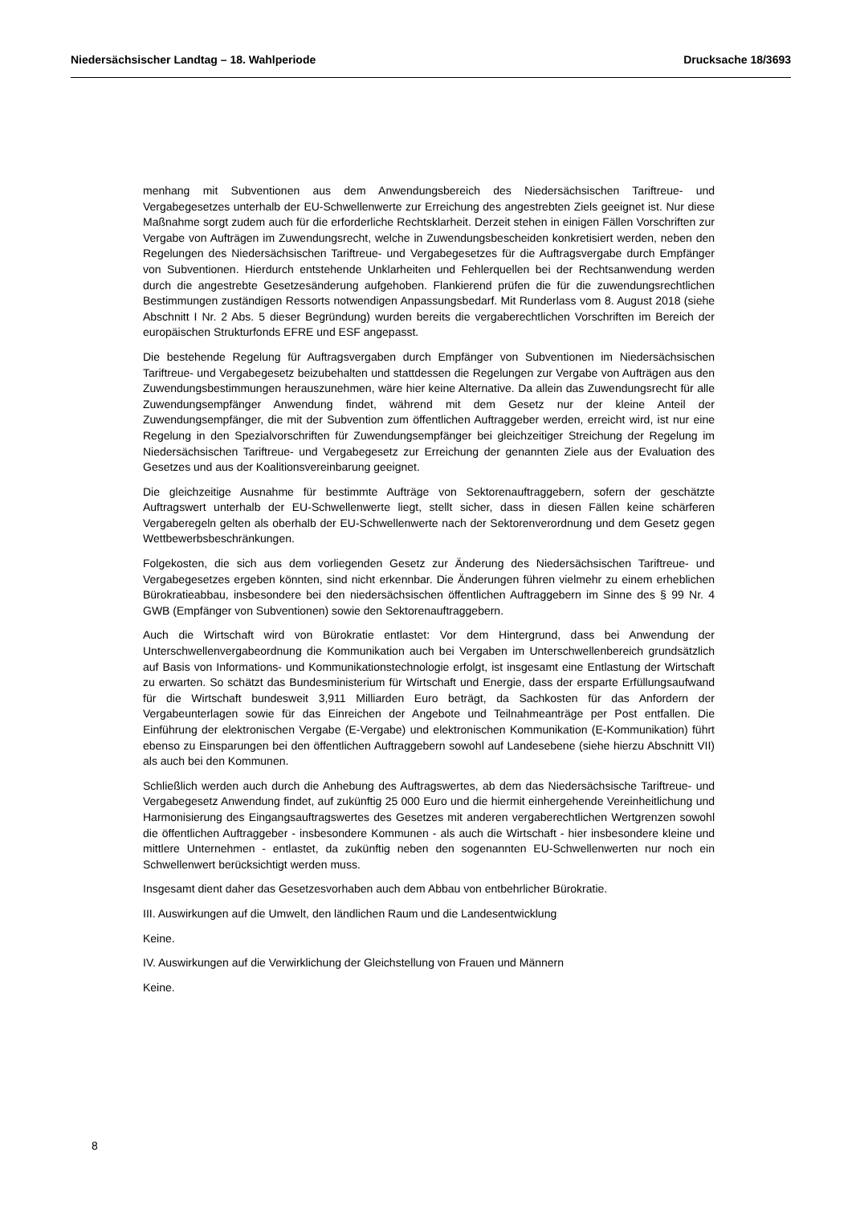Niedersächsischer Landtag – 18. Wahlperiode Drucksache 18/3693
menhang mit Subventionen aus dem Anwendungsbereich des Niedersächsischen Tariftreue- und Vergabegesetzes unterhalb der EU-Schwellenwerte zur Erreichung des angestrebten Ziels geeignet ist. Nur diese Maßnahme sorgt zudem auch für die erforderliche Rechtsklarheit. Derzeit stehen in einigen Fällen Vorschriften zur Vergabe von Aufträgen im Zuwendungsrecht, welche in Zuwendungsbescheiden konkretisiert werden, neben den Regelungen des Niedersächsischen Tariftreue- und Vergabegesetzes für die Auftragsvergabe durch Empfänger von Subventionen. Hierdurch entstehende Unklarheiten und Fehlerquellen bei der Rechtsanwendung werden durch die angestrebte Gesetzesänderung aufgehoben. Flankierend prüfen die für die zuwendungsrechtlichen Bestimmungen zuständigen Ressorts notwendigen Anpassungsbedarf. Mit Runderlass vom 8. August 2018 (siehe Abschnitt I Nr. 2 Abs. 5 dieser Begründung) wurden bereits die vergaberechtlichen Vorschriften im Bereich der europäischen Strukturfonds EFRE und ESF angepasst.
Die bestehende Regelung für Auftragsvergaben durch Empfänger von Subventionen im Niedersächsischen Tariftreue- und Vergabegesetz beizubehalten und stattdessen die Regelungen zur Vergabe von Aufträgen aus den Zuwendungsbestimmungen herauszunehmen, wäre hier keine Alternative. Da allein das Zuwendungsrecht für alle Zuwendungsempfänger Anwendung findet, während mit dem Gesetz nur der kleine Anteil der Zuwendungsempfänger, die mit der Subvention zum öffentlichen Auftraggeber werden, erreicht wird, ist nur eine Regelung in den Spezialvorschriften für Zuwendungsempfänger bei gleichzeitiger Streichung der Regelung im Niedersächsischen Tariftreue- und Vergabegesetz zur Erreichung der genannten Ziele aus der Evaluation des Gesetzes und aus der Koalitionsvereinbarung geeignet.
Die gleichzeitige Ausnahme für bestimmte Aufträge von Sektorenauftraggebern, sofern der geschätzte Auftragswert unterhalb der EU-Schwellenwerte liegt, stellt sicher, dass in diesen Fällen keine schärferen Vergaberegeln gelten als oberhalb der EU-Schwellenwerte nach der Sektorenverordnung und dem Gesetz gegen Wettbewerbsbeschränkungen.
Folgekosten, die sich aus dem vorliegenden Gesetz zur Änderung des Niedersächsischen Tariftreue- und Vergabegesetzes ergeben könnten, sind nicht erkennbar. Die Änderungen führen vielmehr zu einem erheblichen Bürokratieabbau, insbesondere bei den niedersächsischen öffentlichen Auftraggebern im Sinne des § 99 Nr. 4 GWB (Empfänger von Subventionen) sowie den Sektorenauftraggebern.
Auch die Wirtschaft wird von Bürokratie entlastet: Vor dem Hintergrund, dass bei Anwendung der Unterschwellenvergabeordnung die Kommunikation auch bei Vergaben im Unterschwellenbereich grundsätzlich auf Basis von Informations- und Kommunikationstechnologie erfolgt, ist insgesamt eine Entlastung der Wirtschaft zu erwarten. So schätzt das Bundesministerium für Wirtschaft und Energie, dass der ersparte Erfüllungsaufwand für die Wirtschaft bundesweit 3,911 Milliarden Euro beträgt, da Sachkosten für das Anfordern der Vergabeunterlagen sowie für das Einreichen der Angebote und Teilnahmeanträge per Post entfallen. Die Einführung der elektronischen Vergabe (E-Vergabe) und elektronischen Kommunikation (E-Kommunikation) führt ebenso zu Einsparungen bei den öffentlichen Auftraggebern sowohl auf Landesebene (siehe hierzu Abschnitt VII) als auch bei den Kommunen.
Schließlich werden auch durch die Anhebung des Auftragswertes, ab dem das Niedersächsische Tariftreue- und Vergabegesetz Anwendung findet, auf zukünftig 25 000 Euro und die hiermit einhergehende Vereinheitlichung und Harmonisierung des Eingangsauftragswertes des Gesetzes mit anderen vergaberechtlichen Wertgrenzen sowohl die öffentlichen Auftraggeber - insbesondere Kommunen - als auch die Wirtschaft - hier insbesondere kleine und mittlere Unternehmen - entlastet, da zukünftig neben den sogenannten EU-Schwellenwerten nur noch ein Schwellenwert berücksichtigt werden muss.
Insgesamt dient daher das Gesetzesvorhaben auch dem Abbau von entbehrlicher Bürokratie.
III. Auswirkungen auf die Umwelt, den ländlichen Raum und die Landesentwicklung
Keine.
IV. Auswirkungen auf die Verwirklichung der Gleichstellung von Frauen und Männern
Keine.
8